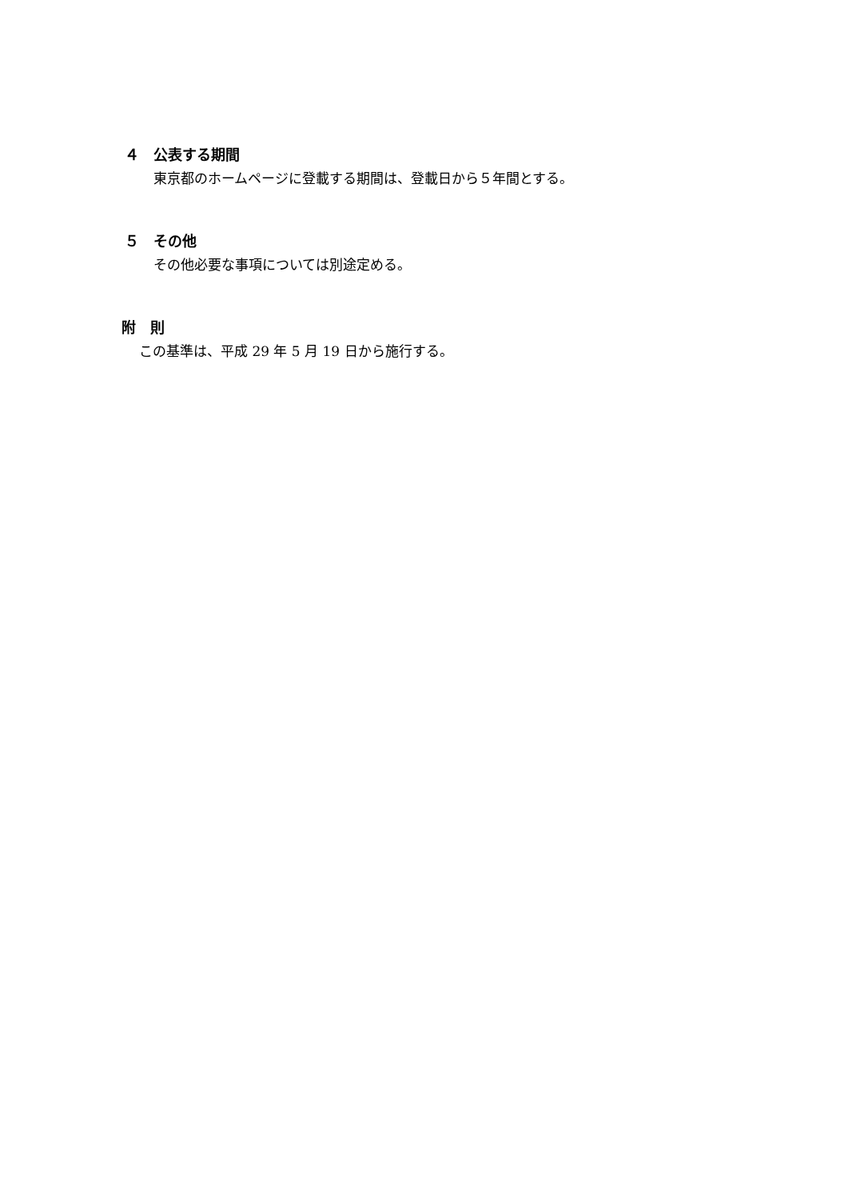４ 公表する期間
東京都のホームページに登載する期間は、登載日から５年間とする。
５ その他
その他必要な事項については別途定める。
附　則
この基準は、平成 29 年 5 月 19 日から施行する。